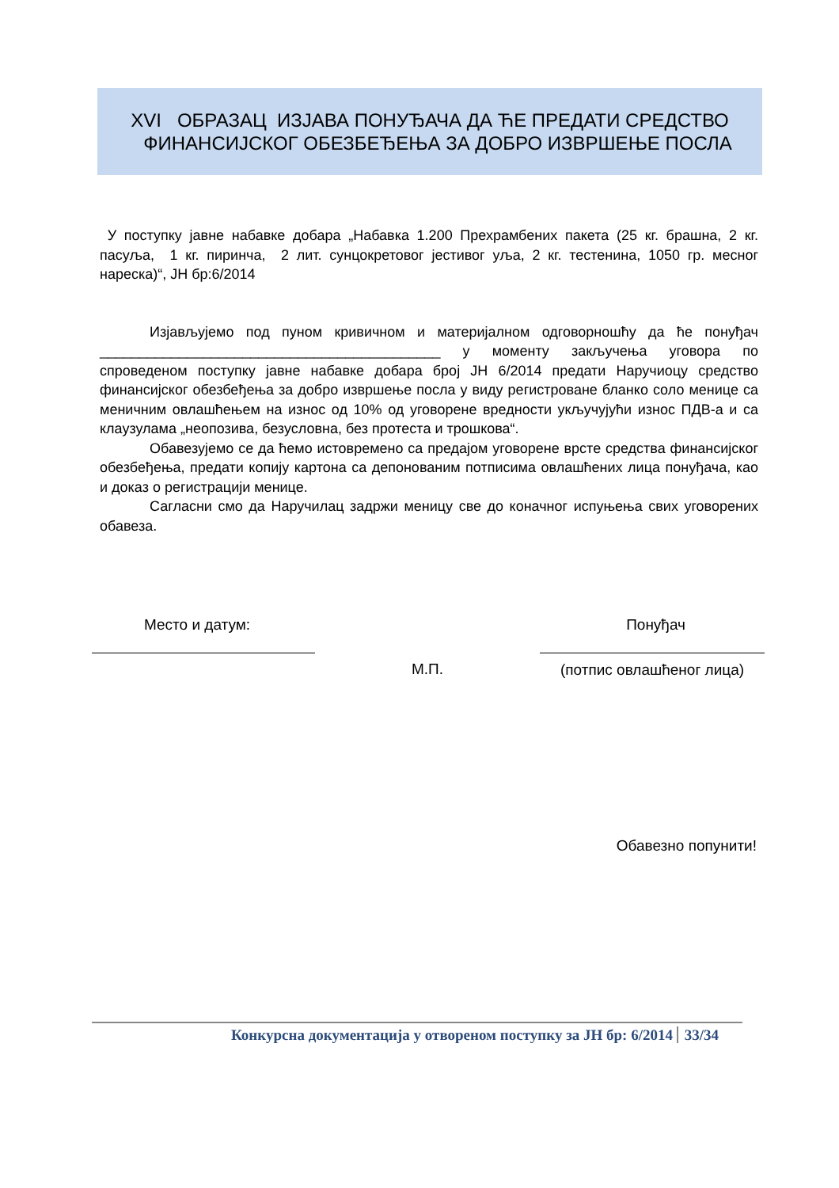XVI ОБРАЗАЦ ИЗЈАВА ПОНУЂАЧА ДА ЋЕ ПРЕДАТИ СРЕДСТВО
ФИНАНСИЈСКОГ ОБЕЗБЕЂЕЊА ЗА ДОБРО ИЗВРШЕЊЕ ПОСЛА
У поступку јавне набавке добара „Набавка 1.200 Прехрамбених пакета (25 кг. брашна, 2 кг. пасуља, 1 кг. пиринча, 2 лит. сунцокретовог јестивог уља, 2 кг. тестенина, 1050 гр. месног нареска)“, ЈН бр:6/2014
Изјављујемо под пуном кривичном и материјалном одговорношћу да ће понуђач ___________________________________________ у моменту закључења уговора по спроведеном поступку јавне набавке добара број ЈН 6/2014 предати Наручиоцу средство финансијског обезбеђења за добро извршење посла у виду регистроване бланко соло менице са меничним овлашћењем на износ од 10% од уговорене вредности укључујући износ ПДВ-а и са клаузулама „неопозива, безусловна, без протеста и трошкова“.
Обавезујемо се да ћемо истовремено са предајом уговорене врсте средства финансијског обезбеђења, предати копију картона са депонованим потписима овлашћених лица понуђача, као и доказ о регистрацији менице.
Сагласни смо да Наручилац задржи меницу све до коначног испуњења свих уговорених обавеза.
Место и датум: Понуђач
М.П. (потпис овлашћеног лица)
Обавезно попунити!
Конкурсна документација у отвореном поступку за ЈН бр: 6/2014 33/34